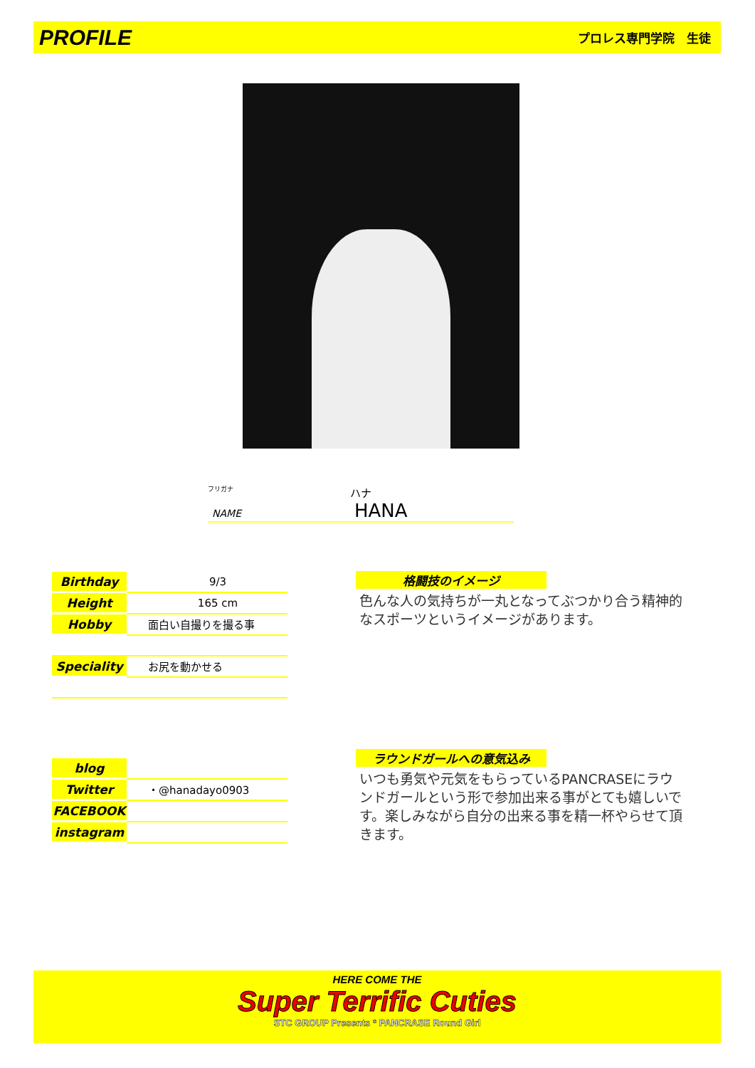PROFILE プロレス専門学院　生徒
フリガナ
ハナ
NAME HANA
| Birthday | 9/3 |
| Height | 165 cm |
| Hobby | 面白い自撮りを撮る事 |
| Speciality | お尻を動かせる |
| blog | |
| Twitter | ・@hanadayo0903 |
| FACEBOOK | |
| instagram | |
格闘技のイメージ
色んな人の気持ちが一丸となってぶつかり合う精神的なスポーツというイメージがあります。
ラウンドガールへの意気込み
いつも勇気や元気をもらっているPANCRASEにラウンドガールという形で参加出来る事がとても嬉しいです。楽しみながら自分の出来る事を精一杯やらせて頂きます。
HERE COME THE
Super Terrific Cuties
STC GROUP Presents * PANCRASE Round Girl